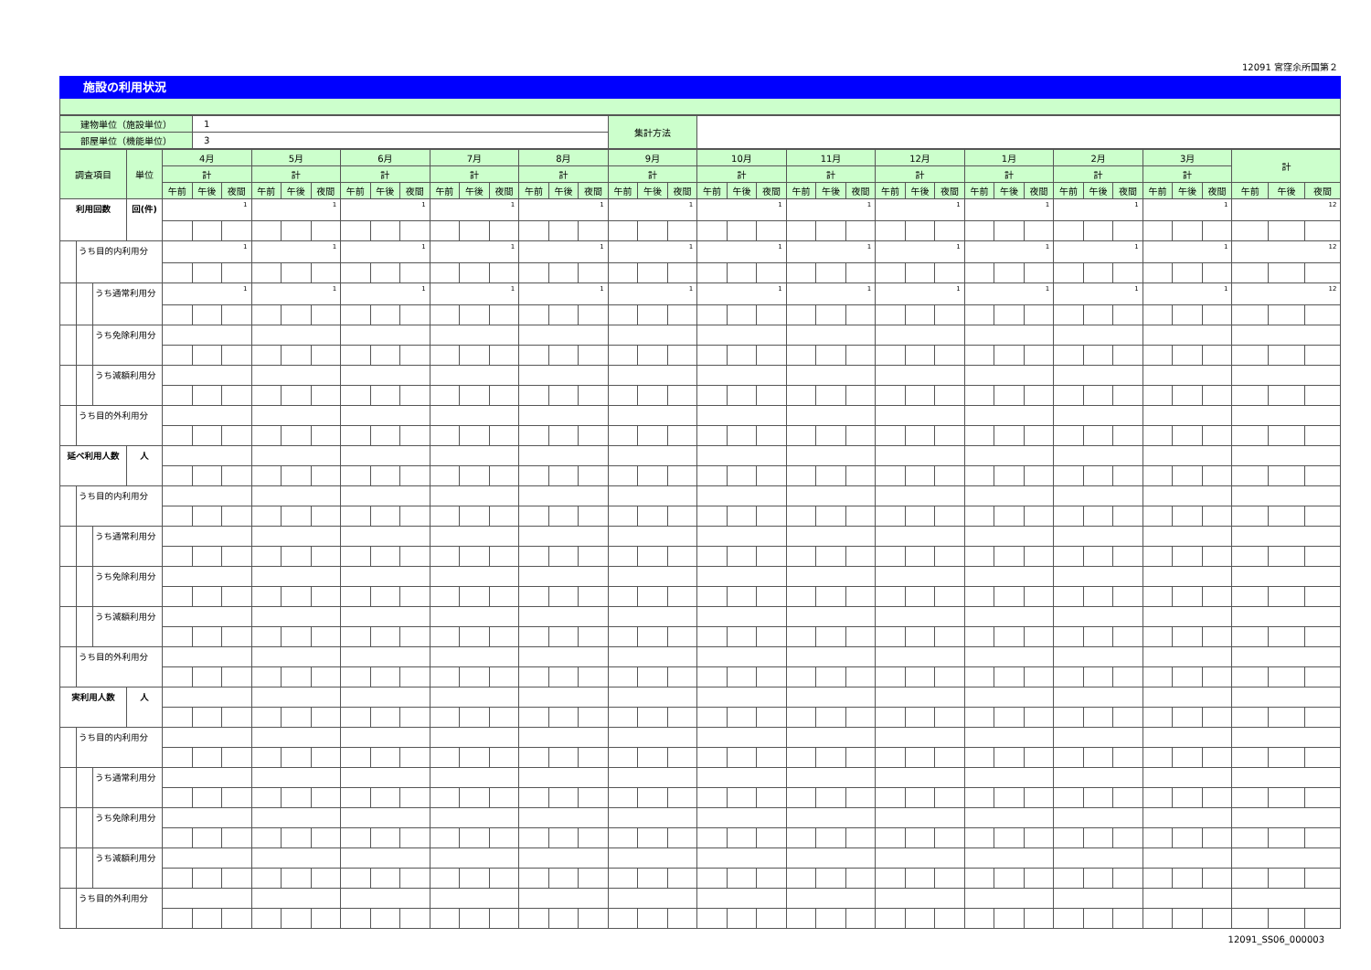12091 宮窪余所国第２
施設の利用状況
| 建物単位（施設単位） | 1 | 集計方法 | |
| 部屋単位（機能単位） | 3 | | |
| 調査項目 | | | 単位 | 4月 | | | 5月 | | | 6月 | | | 7月 | | | 8月 | | | 9月 | | | 10月 | | | 11月 | | | 12月 | | | 1月 | | | 2月 | | | 3月 | | | 計 | | |
| --- | --- | --- | --- | --- | --- | --- | --- | --- | --- | --- | --- | --- | --- | --- | --- | --- | --- | --- | --- | --- | --- | --- | --- | --- | --- | --- | --- | --- | --- | --- | --- | --- | --- | --- | --- | --- | --- | --- | --- | --- | --- | --- |
| | | | | 計 | | | 計 | | | 計 | | | 計 | | | 計 | | | 計 | | | 計 | | | 計 | | | 計 | | | 計 | | | 計 | | | 計 | | | | | |
| | | | | 午前 | 午後 | 夜間 | 午前 | 午後 | 夜間 | 午前 | 午後 | 夜間 | 午前 | 午後 | 夜間 | 午前 | 午後 | 夜間 | 午前 | 午後 | 夜間 | 午前 | 午後 | 夜間 | 午前 | 午後 | 夜間 | 午前 | 午後 | 夜間 | 午前 | 午後 | 夜間 | 午前 | 午後 | 夜間 | 午前 | 午後 | 夜間 | 午前 | 午後 | 夜間 |
| 利用回数 | | | 回(件) | 1 | | | 1 | | | 1 | | | 1 | | | 1 | | | 1 | | | 1 | | | 1 | | | 1 | | | 1 | | | 1 | | | 1 | | | 12 | | |
| | うち目的内利用分 | | | 1 | | | 1 | | | 1 | | | 1 | | | 1 | | | 1 | | | 1 | | | 1 | | | 1 | | | 1 | | | 1 | | | 1 | | | 12 | | |
| | | うち通常利用分 | | 1 | | | 1 | | | 1 | | | 1 | | | 1 | | | 1 | | | 1 | | | 1 | | | 1 | | | 1 | | | 1 | | | 1 | | | 12 | | |
| | | うち免除利用分 | | | | | | | | | | | | | | | | | | | | | | | | | | | | | | | | | | | | | | | | |
| | | うち減額利用分 | | | | | | | | | | | | | | | | | | | | | | | | | | | | | | | | | | | | | | | | |
| | うち目的外利用分 | | | | | | | | | | | | | | | | | | | | | | | | | | | | | | | | | | | | | | | | | |
| 延べ利用人数 | | | 人 | | | | | | | | | | | | | | | | | | | | | | | | | | | | | | | | | | | | | | | |
| | うち目的内利用分 | | | | | | | | | | | | | | | | | | | | | | | | | | | | | | | | | | | | | | | | | |
| | | うち通常利用分 | | | | | | | | | | | | | | | | | | | | | | | | | | | | | | | | | | | | | | | | |
| | | うち免除利用分 | | | | | | | | | | | | | | | | | | | | | | | | | | | | | | | | | | | | | | | | |
| | | うち減額利用分 | | | | | | | | | | | | | | | | | | | | | | | | | | | | | | | | | | | | | | | | |
| | うち目的外利用分 | | | | | | | | | | | | | | | | | | | | | | | | | | | | | | | | | | | | | | | | | |
| 実利用人数 | | | 人 | | | | | | | | | | | | | | | | | | | | | | | | | | | | | | | | | | | | | | | |
| | うち目的内利用分 | | | | | | | | | | | | | | | | | | | | | | | | | | | | | | | | | | | | | | | | | |
| | | うち通常利用分 | | | | | | | | | | | | | | | | | | | | | | | | | | | | | | | | | | | | | | | | |
| | | うち免除利用分 | | | | | | | | | | | | | | | | | | | | | | | | | | | | | | | | | | | | | | | | |
| | | うち減額利用分 | | | | | | | | | | | | | | | | | | | | | | | | | | | | | | | | | | | | | | | | |
| | うち目的外利用分 | | | | | | | | | | | | | | | | | | | | | | | | | | | | | | | | | | | | | | | | | |
12091_SS06_000003